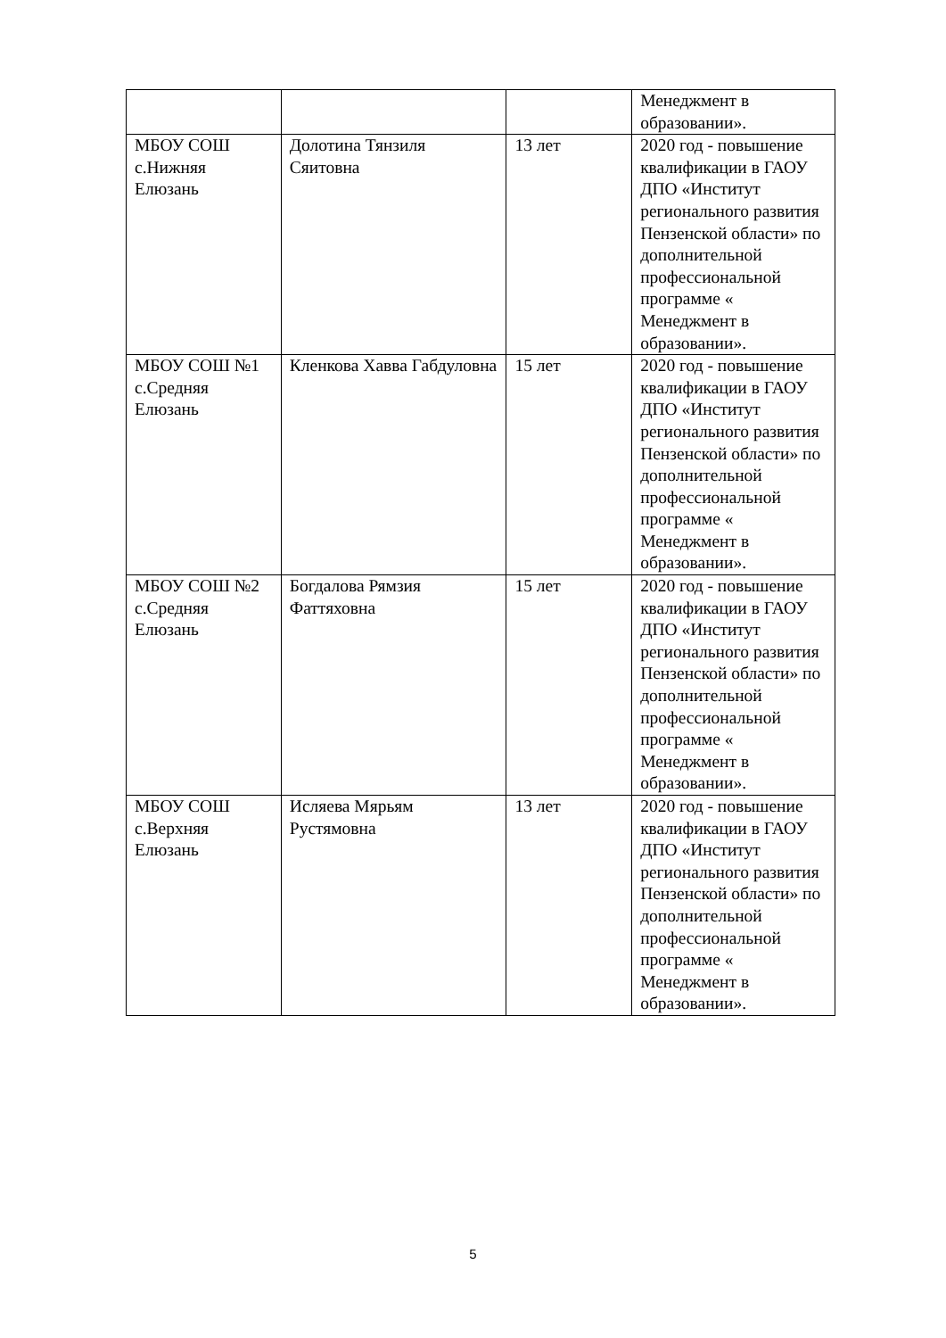| | | | Менеджмент в образовании». |
| МБОУ СОШ с.Нижняя Елюзань | Долотина Тянзиля Сяитовна | 13 лет | 2020 год - повышение квалификации в ГАОУ ДПО «Институт регионального развития Пензенской области» по дополнительной профессиональной программе « Менеджмент в образовании». |
| МБОУ СОШ №1 с.Средняя Елюзань | Кленкова Хавва Габдуловна | 15 лет | 2020 год - повышение квалификации в ГАОУ ДПО «Институт регионального развития Пензенской области» по дополнительной профессиональной программе « Менеджмент в образовании». |
| МБОУ СОШ №2 с.Средняя Елюзань | Богдалова Рямзия Фаттяховна | 15 лет | 2020 год - повышение квалификации в ГАОУ ДПО «Институт регионального развития Пензенской области» по дополнительной профессиональной программе « Менеджмент в образовании». |
| МБОУ СОШ с.Верхняя Елюзань | Исляева Мярьям Рустямовна | 13 лет | 2020 год - повышение квалификации в ГАОУ ДПО «Институт регионального развития Пензенской области» по дополнительной профессиональной программе « Менеджмент в образовании». |
5